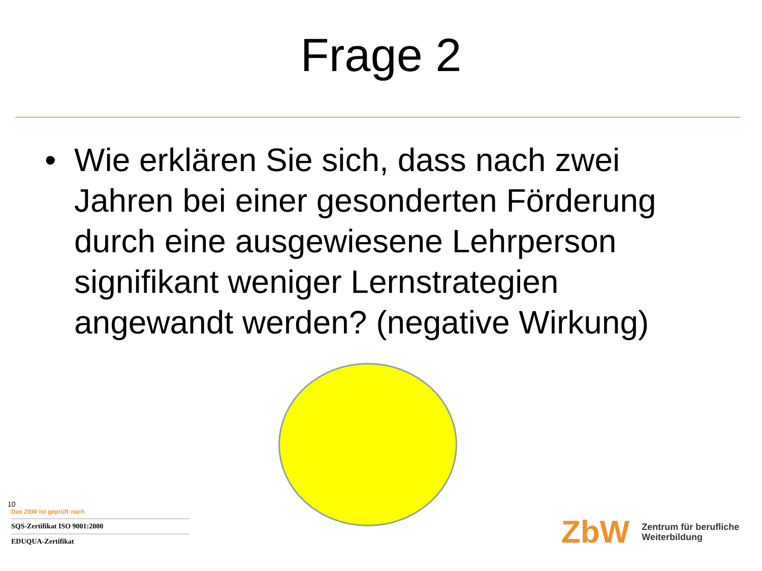Frage 2
• Wie erklären Sie sich, dass nach zwei Jahren bei einer gesonderten Förderung durch eine ausgewiesene Lehrperson signifikant weniger Lernstrategien angewandt werden? (negative Wirkung)
10
Das ZbW ist geprüft nach
SQS-Zertifikat ISO 9001:2000
EDUQUA-Zertifikat
ZbW
Zentrum für berufliche
Weiterbildung